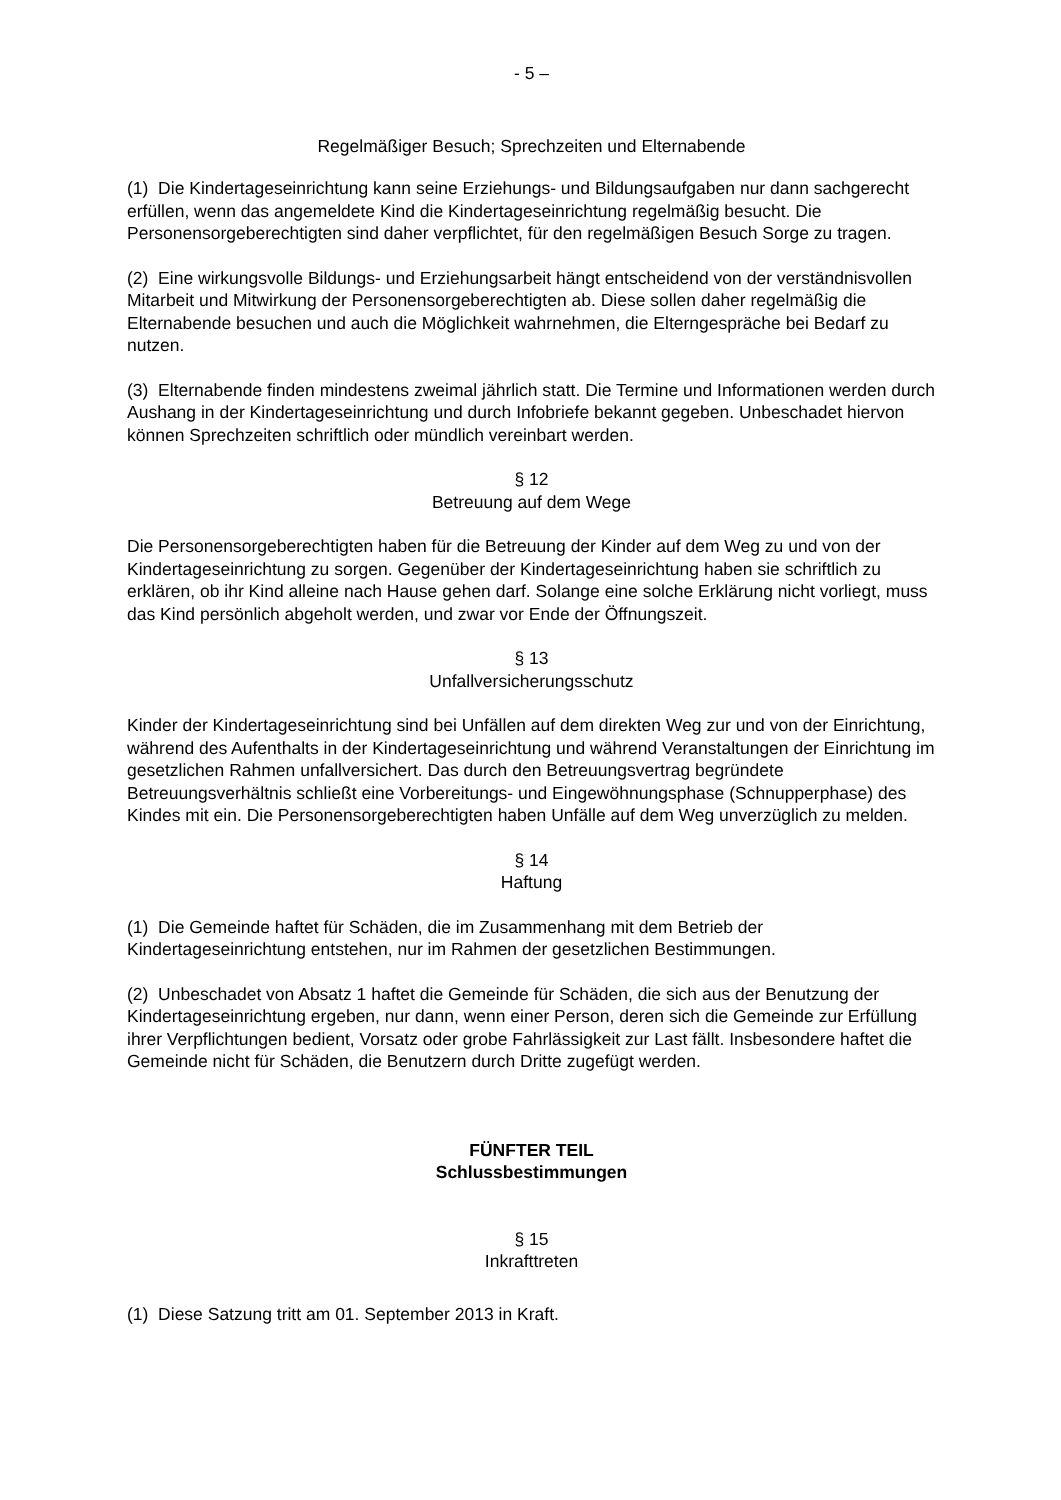- 5 –
Regelmäßiger Besuch; Sprechzeiten und Elternabende
(1) Die Kindertageseinrichtung kann seine Erziehungs- und Bildungsaufgaben nur dann sachgerecht erfüllen, wenn das angemeldete Kind die Kindertageseinrichtung regelmäßig besucht. Die Personensorgeberechtigten sind daher verpflichtet, für den regelmäßigen Besuch Sorge zu tragen.
(2) Eine wirkungsvolle Bildungs- und Erziehungsarbeit hängt entscheidend von der verständnisvollen Mitarbeit und Mitwirkung der Personensorgeberechtigten ab. Diese sollen daher regelmäßig die Elternabende besuchen und auch die Möglichkeit wahrnehmen, die Elterngespräche bei Bedarf zu nutzen.
(3) Elternabende finden mindestens zweimal jährlich statt. Die Termine und Informationen werden durch Aushang in der Kindertageseinrichtung und durch Infobriefe bekannt gegeben. Unbeschadet hiervon können Sprechzeiten schriftlich oder mündlich vereinbart werden.
§ 12
Betreuung auf dem Wege
Die Personensorgeberechtigten haben für die Betreuung der Kinder auf dem Weg zu und von der Kindertageseinrichtung zu sorgen. Gegenüber der Kindertageseinrichtung haben sie schriftlich zu erklären, ob ihr Kind alleine nach Hause gehen darf. Solange eine solche Erklärung nicht vorliegt, muss das Kind persönlich abgeholt werden, und zwar vor Ende der Öffnungszeit.
§ 13
Unfallversicherungsschutz
Kinder der Kindertageseinrichtung sind bei Unfällen auf dem direkten Weg zur und von der Einrichtung, während des Aufenthalts in der Kindertageseinrichtung und während Veranstaltungen der Einrichtung im gesetzlichen Rahmen unfallversichert. Das durch den Betreuungsvertrag begründete Betreuungsverhältnis schließt eine Vorbereitungs- und Eingewöhnungsphase (Schnupperphase) des Kindes mit ein. Die Personensorgeberechtigten haben Unfälle auf dem Weg unverzüglich zu melden.
§ 14
Haftung
(1) Die Gemeinde haftet für Schäden, die im Zusammenhang mit dem Betrieb der Kindertageseinrichtung entstehen, nur im Rahmen der gesetzlichen Bestimmungen.
(2) Unbeschadet von Absatz 1 haftet die Gemeinde für Schäden, die sich aus der Benutzung der Kindertageseinrichtung ergeben, nur dann, wenn einer Person, deren sich die Gemeinde zur Erfüllung ihrer Verpflichtungen bedient, Vorsatz oder grobe Fahrlässigkeit zur Last fällt. Insbesondere haftet die Gemeinde nicht für Schäden, die Benutzern durch Dritte zugefügt werden.
FÜNFTER TEIL
Schlussbestimmungen
§ 15
Inkrafttreten
(1) Diese Satzung tritt am 01. September 2013 in Kraft.